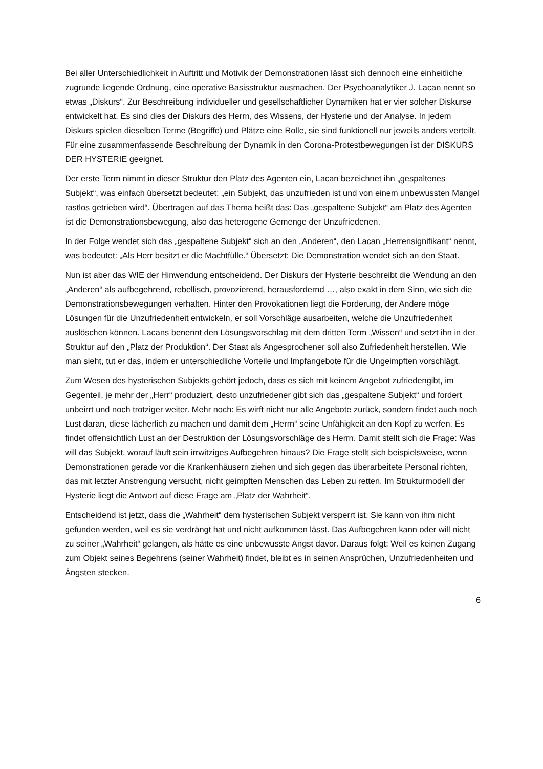Bei aller Unterschiedlichkeit in Auftritt und Motivik der Demonstrationen lässt sich dennoch eine einheitliche zugrunde liegende Ordnung, eine operative Basisstruktur ausmachen. Der Psychoanalytiker J. Lacan nennt so etwas „Diskurs“. Zur Beschreibung individueller und gesellschaftlicher Dynamiken hat er vier solcher Diskurse entwickelt hat. Es sind dies der Diskurs des Herrn, des Wissens, der Hysterie und der Analyse. In jedem Diskurs spielen dieselben Terme (Begriffe) und Plätze eine Rolle, sie sind funktionell nur jeweils anders verteilt. Für eine zusammenfassende Beschreibung der Dynamik in den Corona-Protestbewegungen ist der DISKURS DER HYSTERIE geeignet.
Der erste Term nimmt in dieser Struktur den Platz des Agenten ein, Lacan bezeichnet ihn „gespaltenes Subjekt“, was einfach übersetzt bedeutet: „ein Subjekt, das unzufrieden ist und von einem unbewussten Mangel rastlos getrieben wird“. Übertragen auf das Thema heißt das: Das „gespaltene Subjekt“ am Platz des Agenten ist die Demonstrationsbewegung, also das heterogene Gemenge der Unzufriedenen.
In der Folge wendet sich das „gespaltene Subjekt“ sich an den „Anderen“, den Lacan „Herrensignifikant“ nennt, was bedeutet: „Als Herr besitzt er die Machtfülle.“ Übersetzt: Die Demonstration wendet sich an den Staat.
Nun ist aber das WIE der Hinwendung entscheidend. Der Diskurs der Hysterie beschreibt die Wendung an den „Anderen“ als aufbegehrend, rebellisch, provozierend, herausfordernd …, also exakt in dem Sinn, wie sich die Demonstrationsbewegungen verhalten. Hinter den Provokationen liegt die Forderung, der Andere möge Lösungen für die Unzufriedenheit entwickeln, er soll Vorschläge ausarbeiten, welche die Unzufriedenheit auslöschen können. Lacans benennt den Lösungsvorschlag mit dem dritten Term „Wissen“ und setzt ihn in der Struktur auf den „Platz der Produktion“. Der Staat als Angesprochener soll also Zufriedenheit herstellen. Wie man sieht, tut er das, indem er unterschiedliche Vorteile und Impfangebote für die Ungeimpften vorschlägt.
Zum Wesen des hysterischen Subjekts gehört jedoch, dass es sich mit keinem Angebot zufriedengibt, im Gegenteil, je mehr der „Herr“ produziert, desto unzufriedener gibt sich das „gespaltene Subjekt“ und fordert unbeirrt und noch trotziger weiter. Mehr noch: Es wirft nicht nur alle Angebote zurück, sondern findet auch noch Lust daran, diese lächerlich zu machen und damit dem „Herrn“ seine Unfähigkeit an den Kopf zu werfen. Es findet offensichtlich Lust an der Destruktion der Lösungsvorschläge des Herrn. Damit stellt sich die Frage: Was will das Subjekt, worauf läuft sein irrwitziges Aufbegehren hinaus? Die Frage stellt sich beispielsweise, wenn Demonstrationen gerade vor die Krankenhäusern ziehen und sich gegen das überarbeitete Personal richten, das mit letzter Anstrengung versucht, nicht geimpften Menschen das Leben zu retten. Im Strukturmodell der Hysterie liegt die Antwort auf diese Frage am „Platz der Wahrheit“.
Entscheidend ist jetzt, dass die „Wahrheit“ dem hysterischen Subjekt versperrt ist. Sie kann von ihm nicht gefunden werden, weil es sie verdrängt hat und nicht aufkommen lässt. Das Aufbegehren kann oder will nicht zu seiner „Wahrheit“ gelangen, als hätte es eine unbewusste Angst davor. Daraus folgt: Weil es keinen Zugang zum Objekt seines Begehrens (seiner Wahrheit) findet, bleibt es in seinen Ansprüchen, Unzufriedenheiten und Ängsten stecken.
6